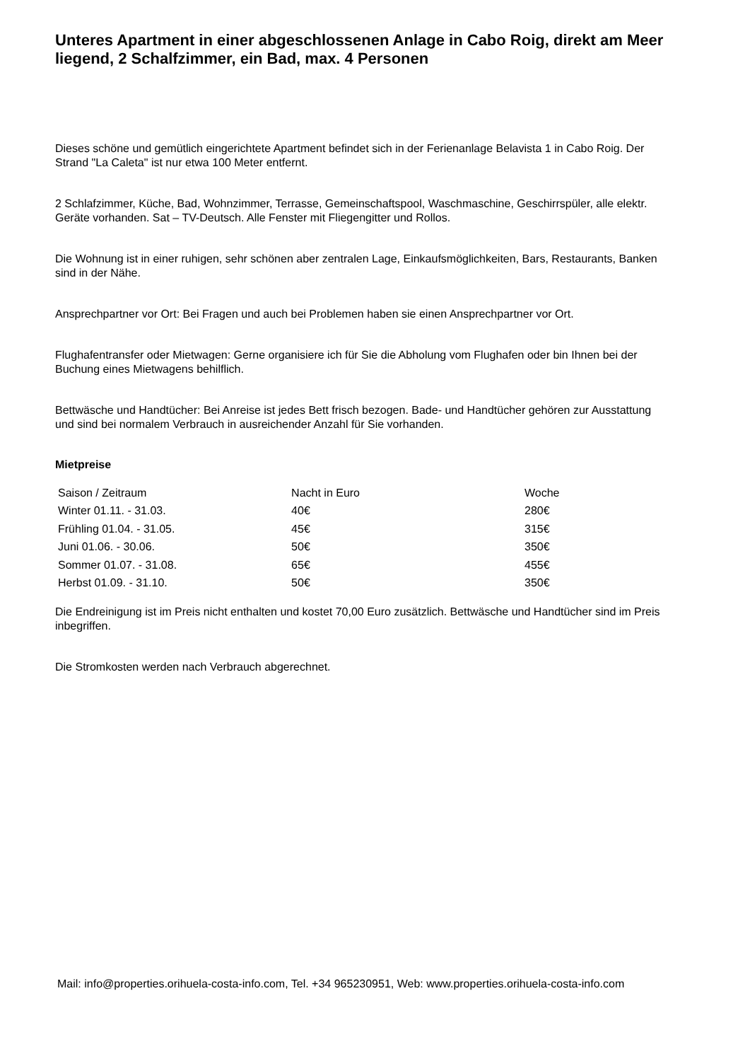Unteres Apartment in einer abgeschlossenen Anlage in Cabo Roig, direkt am Meer
liegend, 2 Schalfzimmer, ein Bad, max. 4 Personen
Dieses schöne und gemütlich eingerichtete Apartment befindet sich in der Ferienanlage Belavista 1 in Cabo Roig. Der
Strand "La Caleta" ist nur etwa 100 Meter entfernt.
2 Schlafzimmer, Küche, Bad, Wohnzimmer, Terrasse, Gemeinschaftspool, Waschmaschine, Geschirrspüler, alle elektr.
Geräte vorhanden. Sat – TV-Deutsch. Alle Fenster mit Fliegengitter und Rollos.
Die Wohnung ist in einer ruhigen, sehr schönen aber zentralen Lage, Einkaufsmöglichkeiten, Bars, Restaurants, Banken
sind in der Nähe.
Ansprechpartner vor Ort: Bei Fragen und auch bei Problemen haben sie einen Ansprechpartner vor Ort.
Flughafentransfer oder Mietwagen: Gerne organisiere ich für Sie die Abholung vom Flughafen oder bin Ihnen bei der
Buchung eines Mietwagens behilflich.
Bettwäsche und Handtücher: Bei Anreise ist jedes Bett frisch bezogen. Bade- und Handtücher gehören zur Ausstattung
und sind bei normalem Verbrauch in ausreichender Anzahl für Sie vorhanden.
Mietpreise
| Saison / Zeitraum | Nacht in Euro | Woche |
| Winter 01.11. - 31.03. | 40€ | 280€ |
| Frühling 01.04. - 31.05. | 45€ | 315€ |
| Juni 01.06. - 30.06. | 50€ | 350€ |
| Sommer 01.07. - 31.08. | 65€ | 455€ |
| Herbst 01.09. - 31.10. | 50€ | 350€ |
Die Endreinigung ist im Preis nicht enthalten und kostet 70,00 Euro zusätzlich. Bettwäsche und Handtücher sind im Preis
inbegriffen.
Die Stromkosten werden nach Verbrauch abgerechnet.
Mail: info@properties.orihuela-costa-info.com, Tel. +34 965230951, Web: www.properties.orihuela-costa-info.com